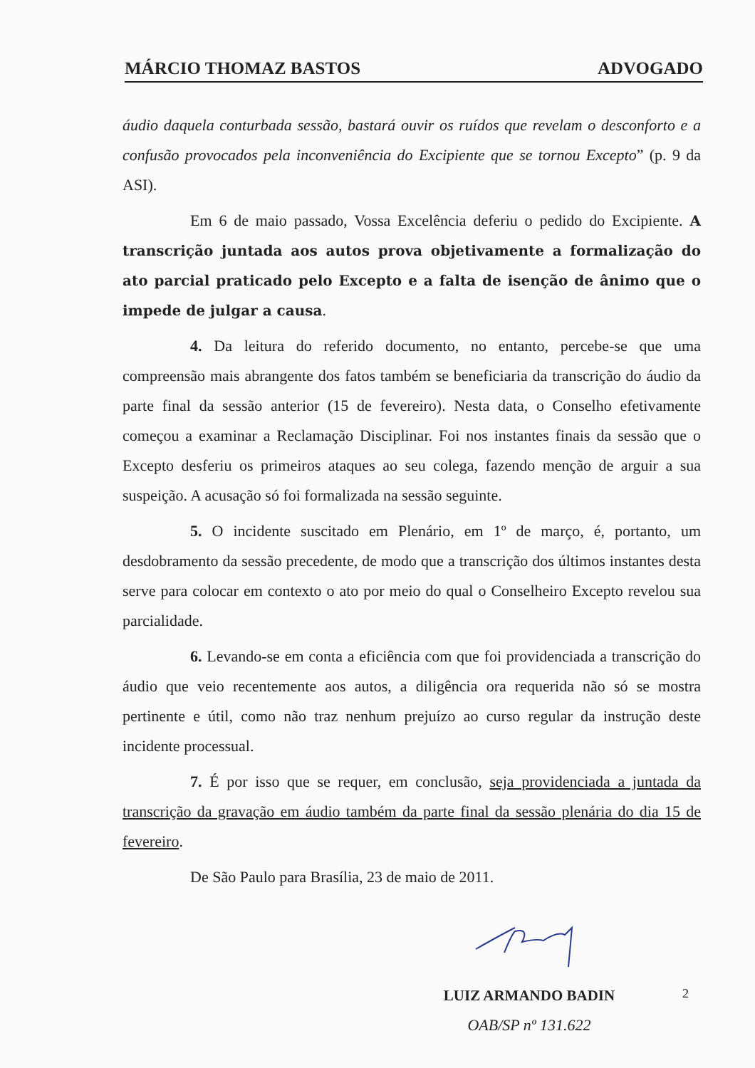MÁRCIO THOMAZ BASTOS ADVOGADO
áudio daquela conturbada sessão, bastará ouvir os ruídos que revelam o desconforto e a confusão provocados pela inconveniência do Excipiente que se tornou Excepto” (p. 9 da ASI).
Em 6 de maio passado, Vossa Excelência deferiu o pedido do Excipiente. A transcrição juntada aos autos prova objetivamente a formalização do ato parcial praticado pelo Excepto e a falta de isenção de ânimo que o impede de julgar a causa.
4. Da leitura do referido documento, no entanto, percebe-se que uma compreensão mais abrangente dos fatos também se beneficiaria da transcrição do áudio da parte final da sessão anterior (15 de fevereiro). Nesta data, o Conselho efetivamente começou a examinar a Reclamação Disciplinar. Foi nos instantes finais da sessão que o Excepto desferiu os primeiros ataques ao seu colega, fazendo menção de arguir a sua suspeição. A acusação só foi formalizada na sessão seguinte.
5. O incidente suscitado em Plenário, em 1º de março, é, portanto, um desdobramento da sessão precedente, de modo que a transcrição dos últimos instantes desta serve para colocar em contexto o ato por meio do qual o Conselheiro Excepto revelou sua parcialidade.
6. Levando-se em conta a eficiência com que foi providenciada a transcrição do áudio que veio recentemente aos autos, a diligência ora requerida não só se mostra pertinente e útil, como não traz nenhum prejuízo ao curso regular da instrução deste incidente processual.
7. É por isso que se requer, em conclusão, seja providenciada a juntada da transcrição da gravação em áudio também da parte final da sessão plenária do dia 15 de fevereiro.
De São Paulo para Brasília, 23 de maio de 2011.
LUIZ ARMANDO BADIN
OAB/SP nº 131.622
2